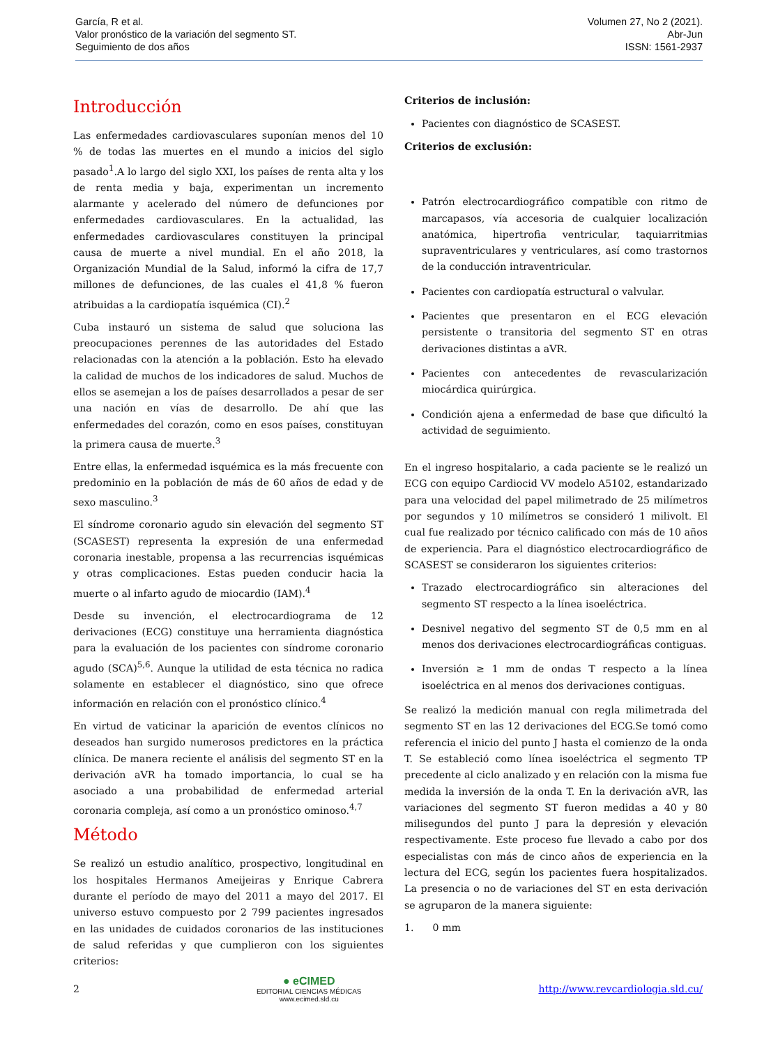García, R et al.
Valor pronóstico de la variación del segmento ST.
Seguimiento de dos años
Volumen 27, No 2 (2021).
Abr-Jun
ISSN: 1561-2937
Introducción
Las enfermedades cardiovasculares suponían menos del 10 % de todas las muertes en el mundo a inicios del siglo pasado<sup>1</sup>.A lo largo del siglo XXI, los países de renta alta y los de renta media y baja, experimentan un incremento alarmante y acelerado del número de defunciones por enfermedades cardiovasculares. En la actualidad, las enfermedades cardiovasculares constituyen la principal causa de muerte a nivel mundial. En el año 2018, la Organización Mundial de la Salud, informó la cifra de 17,7 millones de defunciones, de las cuales el 41,8 % fueron atribuidas a la cardiopatía isquémica (CI).<sup>2</sup>
Cuba instauró un sistema de salud que soluciona las preocupaciones perennes de las autoridades del Estado relacionadas con la atención a la población. Esto ha elevado la calidad de muchos de los indicadores de salud. Muchos de ellos se asemejan a los de países desarrollados a pesar de ser una nación en vías de desarrollo. De ahí que las enfermedades del corazón, como en esos países, constituyan la primera causa de muerte.<sup>3</sup>
Entre ellas, la enfermedad isquémica es la más frecuente con predominio en la población de más de 60 años de edad y de sexo masculino.<sup>3</sup>
El síndrome coronario agudo sin elevación del segmento ST (SCASEST) representa la expresión de una enfermedad coronaria inestable, propensa a las recurrencias isquémicas y otras complicaciones. Estas pueden conducir hacia la muerte o al infarto agudo de miocardio (IAM).<sup>4</sup>
Desde su invención, el electrocardiograma de 12 derivaciones (ECG) constituye una herramienta diagnóstica para la evaluación de los pacientes con síndrome coronario agudo (SCA)<sup>5,6</sup>. Aunque la utilidad de esta técnica no radica solamente en establecer el diagnóstico, sino que ofrece información en relación con el pronóstico clínico.<sup>4</sup>
En virtud de vaticinar la aparición de eventos clínicos no deseados han surgido numerosos predictores en la práctica clínica. De manera reciente el análisis del segmento ST en la derivación aVR ha tomado importancia, lo cual se ha asociado a una probabilidad de enfermedad arterial coronaria compleja, así como a un pronóstico ominoso.<sup>4,7</sup>
Método
Se realizó un estudio analítico, prospectivo, longitudinal en los hospitales Hermanos Ameijeiras y Enrique Cabrera durante el período de mayo del 2011 a mayo del 2017. El universo estuvo compuesto por 2 799 pacientes ingresados en las unidades de cuidados coronarios de las instituciones de salud referidas y que cumplieron con los siguientes criterios:
Criterios de inclusión:
Pacientes con diagnóstico de SCASEST.
Criterios de exclusión:
Patrón electrocardiográfico compatible con ritmo de marcapasos, vía accesoria de cualquier localización anatómica, hipertrofia ventricular, taquiarritmias supraventriculares y ventriculares, así como trastornos de la conducción intraventricular.
Pacientes con cardiopatía estructural o valvular.
Pacientes que presentaron en el ECG elevación persistente o transitoria del segmento ST en otras derivaciones distintas a aVR.
Pacientes con antecedentes de revascularización miocárdica quirúrgica.
Condición ajena a enfermedad de base que dificultó la actividad de seguimiento.
En el ingreso hospitalario, a cada paciente se le realizó un ECG con equipo Cardiocid VV modelo A5102, estandarizado para una velocidad del papel milimetrado de 25 milímetros por segundos y 10 milímetros se consideró 1 milivolt. El cual fue realizado por técnico calificado con más de 10 años de experiencia. Para el diagnóstico electrocardiográfico de SCASEST se consideraron los siguientes criterios:
Trazado electrocardiográfico sin alteraciones del segmento ST respecto a la línea isoeléctrica.
Desnivel negativo del segmento ST de 0,5 mm en al menos dos derivaciones electrocardiográficas contiguas.
Inversión ≥ 1 mm de ondas T respecto a la línea isoeléctrica en al menos dos derivaciones contiguas.
Se realizó la medición manual con regla milimetrada del segmento ST en las 12 derivaciones del ECG.Se tomó como referencia el inicio del punto J hasta el comienzo de la onda T. Se estableció como línea isoeléctrica el segmento TP precedente al ciclo analizado y en relación con la misma fue medida la inversión de la onda T. En la derivación aVR, las variaciones del segmento ST fueron medidas a 40 y 80 milisegundos del punto J para la depresión y elevación respectivamente. Este proceso fue llevado a cabo por dos especialistas con más de cinco años de experiencia en la lectura del ECG, según los pacientes fuera hospitalizados. La presencia o no de variaciones del ST en esta derivación se agruparon de la manera siguiente:
1. 0 mm
2 ● eCIMED
EDITORIAL CIENCIAS MÉDICAS
www.ecimed.sld.cu http://www.revcardiologia.sld.cu/